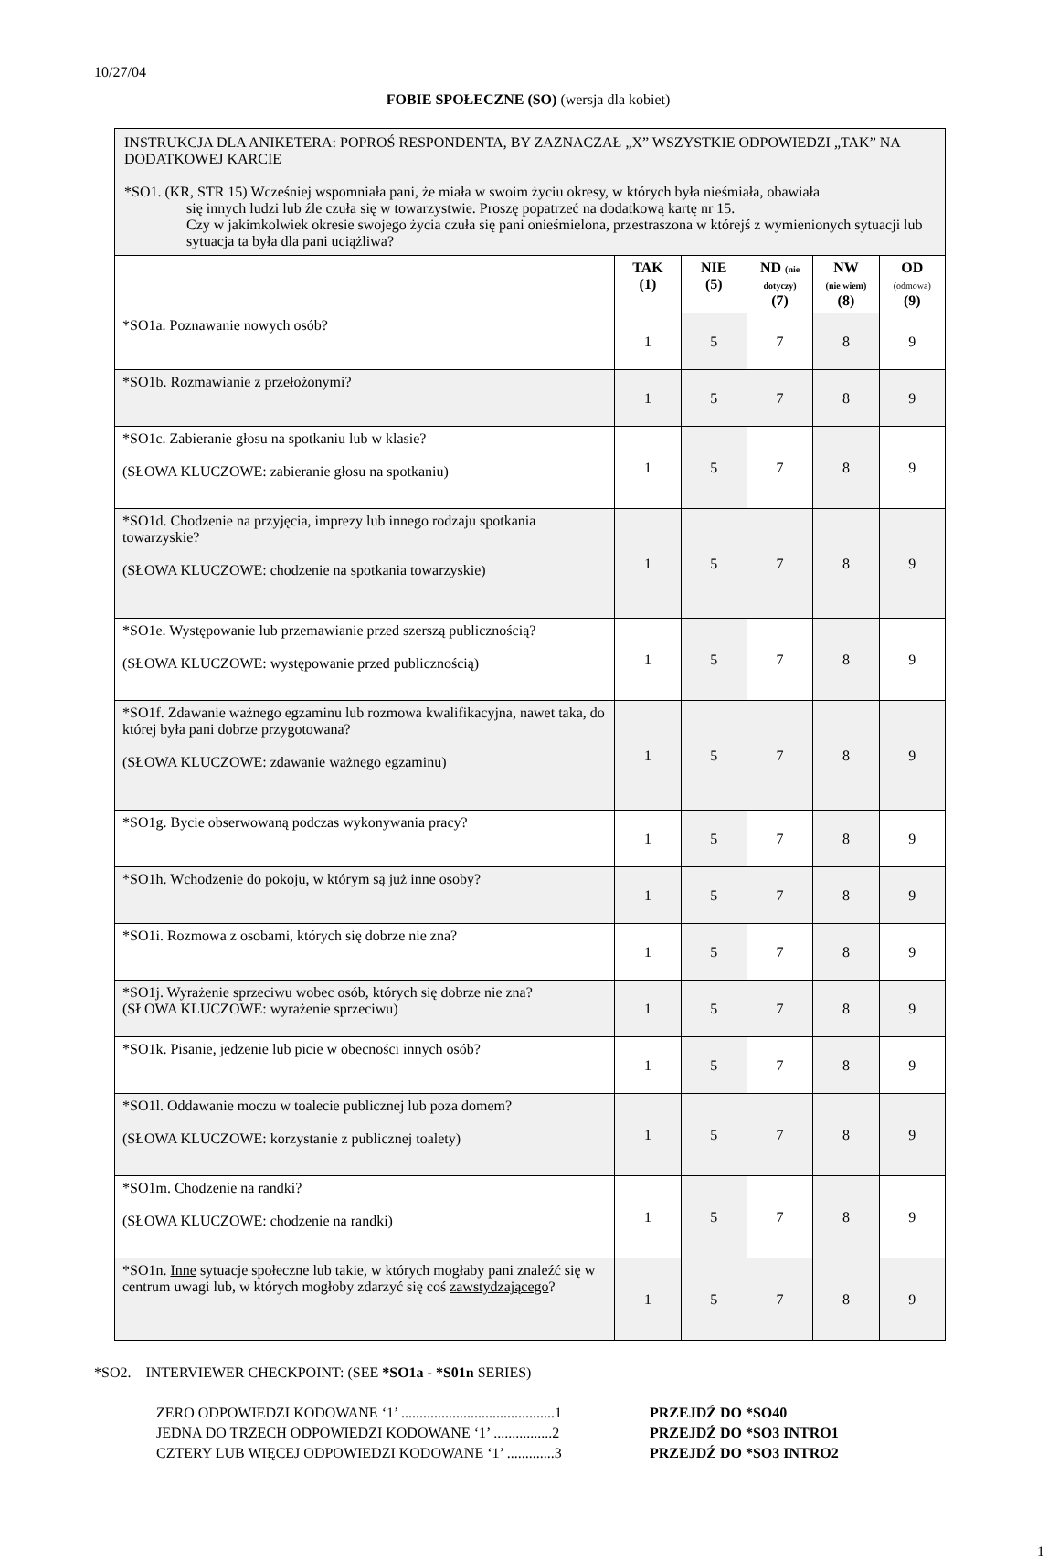10/27/04
FOBIE SPOŁECZNE (SO) (wersja dla kobiet)
| INSTRUKCJA DLA ANIKETERA: POPROŚ RESPONDENTA, BY ZAZNACZAŁ „X” WSZYSTKIE ODPOWIEDZI „TAK” NA DODATKOWEJ KARCIE *SO1. (KR, STR 15) Wcześniej wspomniała pani, że miała w swoim życiu okresy, w których była nieśmiała, obawiała się innych ludzi lub źle czuła się w towarzystwie. Proszę popatrzeć na dodatkową kartę nr 15. Czy w jakimkolwiek okresie swojego życia czuła się pani onieśmielona, przestraszona w którejś z wymienionych sytuacji lub sytuacja ta była dla pani uciążliwa? | | | | | |
| | TAK (1) | NIE (5) | ND (nie dotyczy) (7) | NW (nie wiem) (8) | OD (odmowa) (9) |
| *SO1a. Poznawanie nowych osób? | 1 | 5 | 7 | 8 | 9 |
| *SO1b. Rozmawianie z przełożonymi? | 1 | 5 | 7 | 8 | 9 |
| *SO1c. Zabieranie głosu na spotkaniu lub w klasie? (SŁOWA KLUCZOWE: zabieranie głosu na spotkaniu) | 1 | 5 | 7 | 8 | 9 |
| *SO1d. Chodzenie na przyjęcia, imprezy lub innego rodzaju spotkania towarzyskie? (SŁOWA KLUCZOWE: chodzenie na spotkania towarzyskie) | 1 | 5 | 7 | 8 | 9 |
| *SO1e. Występowanie lub przemawianie przed szerszą publicznością? (SŁOWA KLUCZOWE: występowanie przed publicznością) | 1 | 5 | 7 | 8 | 9 |
| *SO1f. Zdawanie ważnego egzaminu lub rozmowa kwalifikacyjna, nawet taka, do której była pani dobrze przygotowana? (SŁOWA KLUCZOWE: zdawanie ważnego egzaminu) | 1 | 5 | 7 | 8 | 9 |
| *SO1g. Bycie obserwowaną podczas wykonywania pracy? | 1 | 5 | 7 | 8 | 9 |
| *SO1h. Wchodzenie do pokoju, w którym są już inne osoby? | 1 | 5 | 7 | 8 | 9 |
| *SO1i. Rozmowa z osobami, których się dobrze nie zna? | 1 | 5 | 7 | 8 | 9 |
| *SO1j. Wyrażenie sprzeciwu wobec osób, których się dobrze nie zna? (SŁOWA KLUCZOWE: wyrażenie sprzeciwu) | 1 | 5 | 7 | 8 | 9 |
| *SO1k. Pisanie, jedzenie lub picie w obecności innych osób? | 1 | 5 | 7 | 8 | 9 |
| *SO1l. Oddawanie moczu w toalecie publicznej lub poza domem? (SŁOWA KLUCZOWE: korzystanie z publicznej toalety) | 1 | 5 | 7 | 8 | 9 |
| *SO1m. Chodzenie na randki? (SŁOWA KLUCZOWE: chodzenie na randki) | 1 | 5 | 7 | 8 | 9 |
| *SO1n. Inne sytuacje społeczne lub takie, w których mogłaby pani znaleźć się w centrum uwagi lub, w których mogłoby zdarzyć się coś zawstydzającego ? | 1 | 5 | 7 | 8 | 9 |
*SO2. INTERVIEWER CHECKPOINT: (SEE *SO1a - *S01n SERIES)
ZERO ODPOWIEDZI KODOWANE ‘1’ ..........................................1 PRZEJDŹ DO *SO40
JEDNA DO TRZECH ODPOWIEDZI KODOWANE ‘1’ ................2 PRZEJDŹ DO *SO3 INTRO1
CZTERY LUB WIĘCEJ ODPOWIEDZI KODOWANE ‘1’ .............3 PRZEJDŹ DO *SO3 INTRO2
1